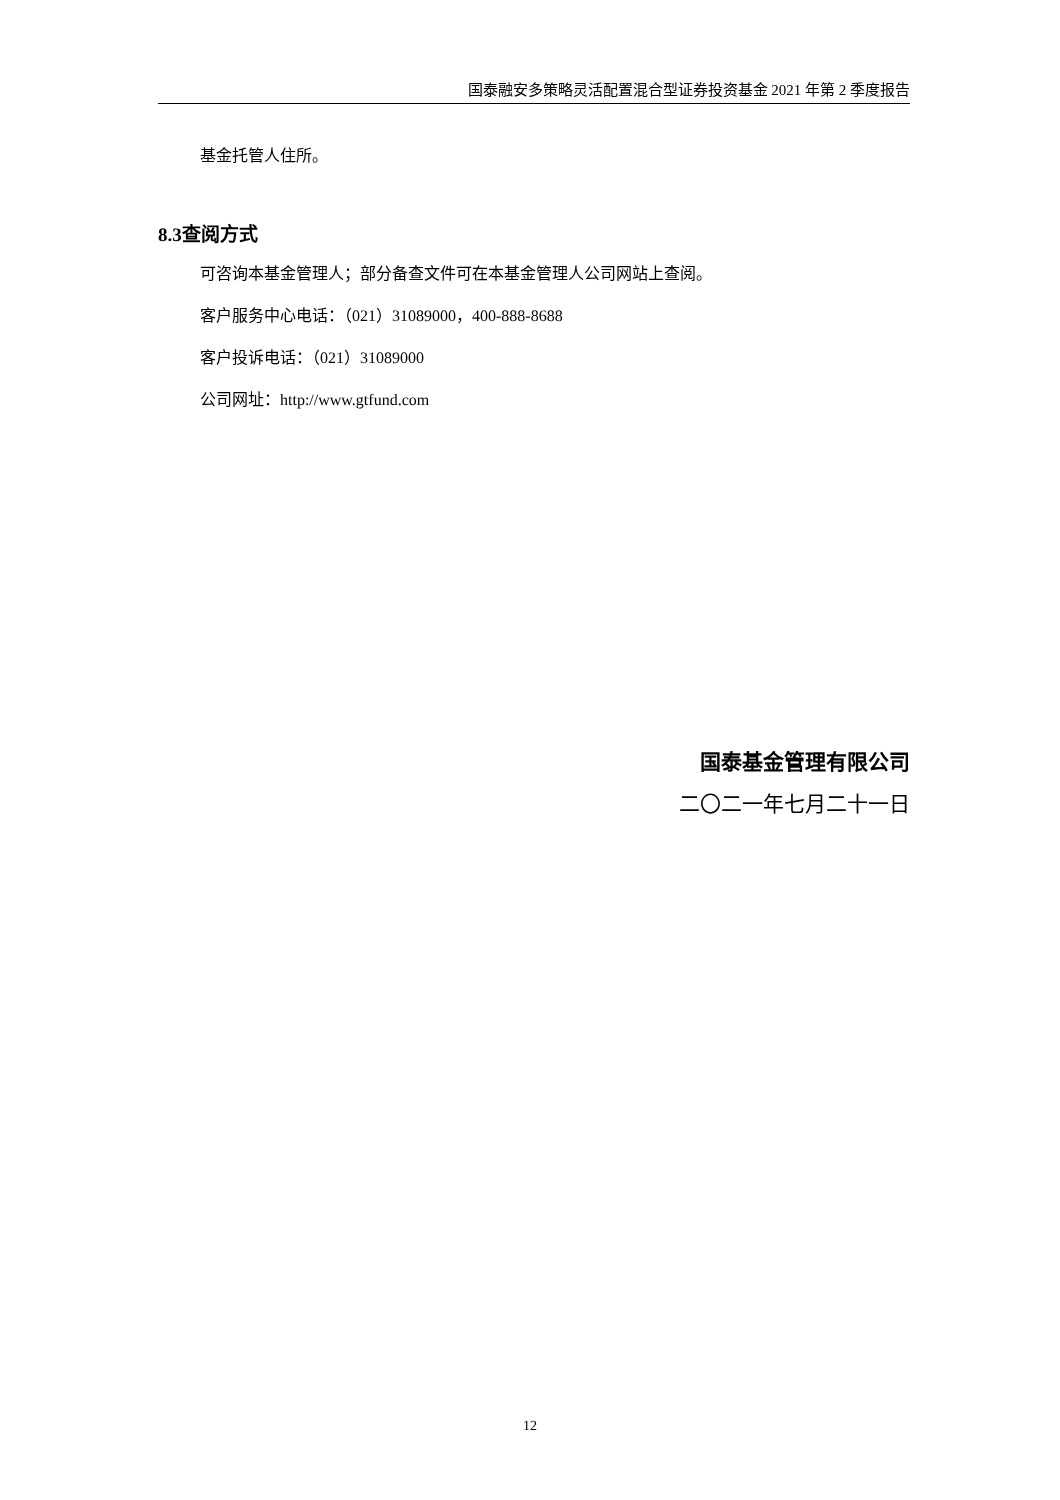国泰融安多策略灵活配置混合型证券投资基金 2021 年第 2 季度报告
基金托管人住所。
8.3查阅方式
可咨询本基金管理人；部分备查文件可在本基金管理人公司网站上查阅。
客户服务中心电话：（021）31089000，400-888-8688
客户投诉电话：（021）31089000
公司网址：http://www.gtfund.com
国泰基金管理有限公司
二〇二一年七月二十一日
12